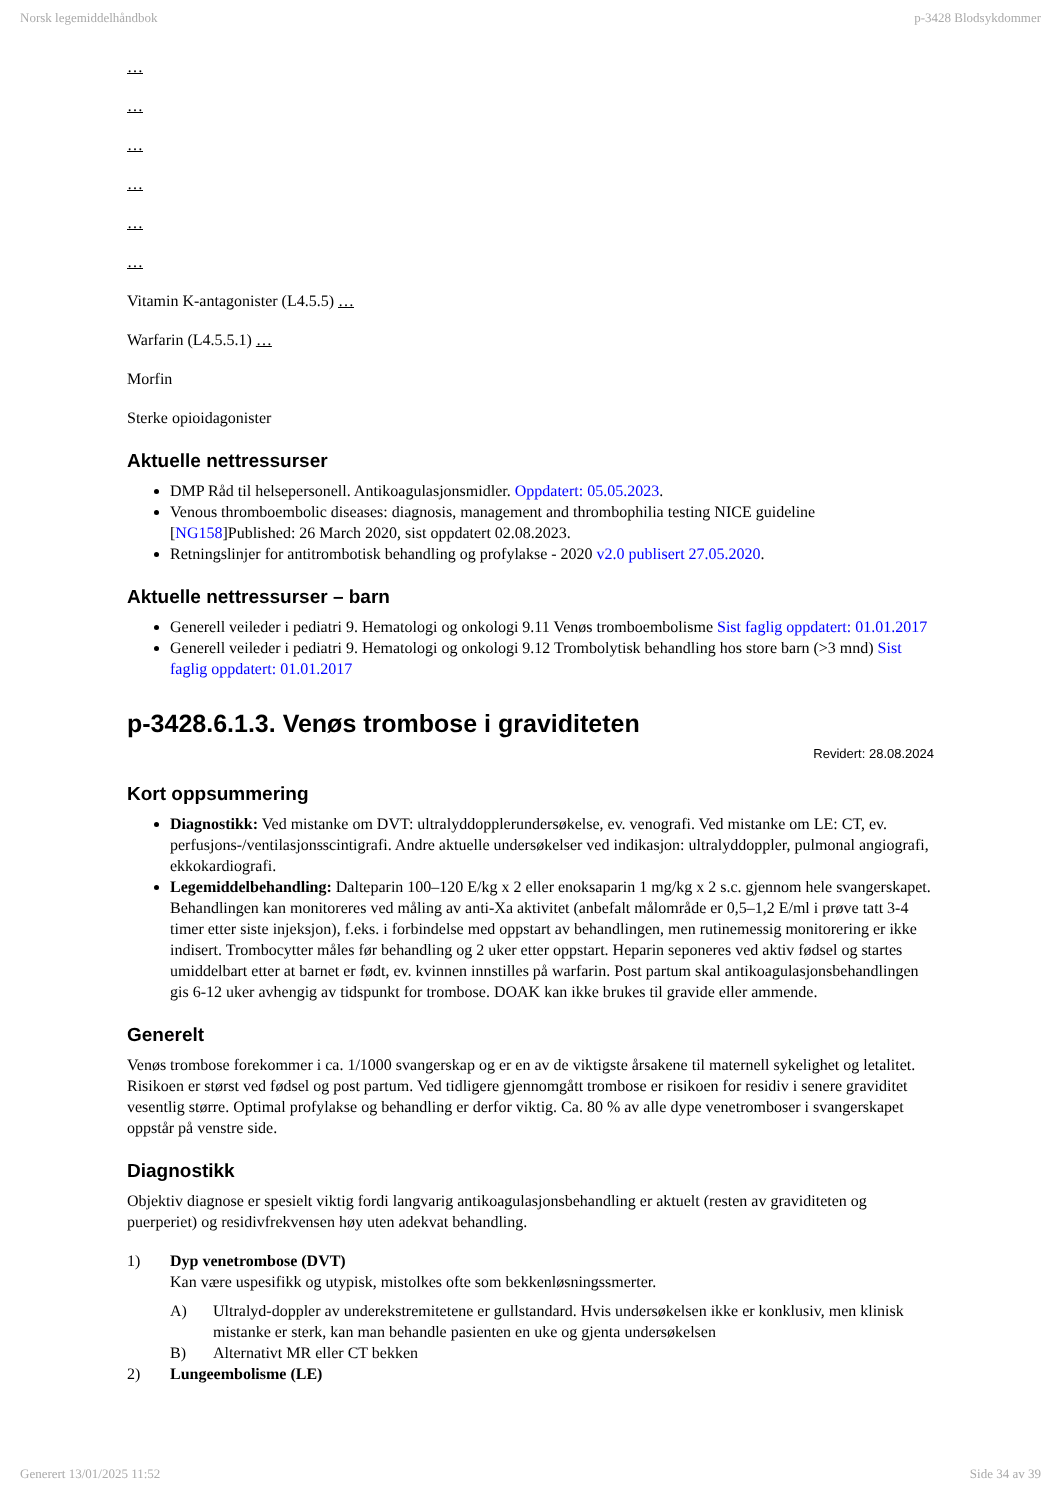Norsk legemiddelhåndbok p-3428 Blodsykdommer
…
…
…
…
…
…
Vitamin K-antagonister (L4.5.5) …
Warfarin (L4.5.5.1) …
Morfin
Sterke opioidagonister
Aktuelle nettressurser
DMP Råd til helsepersonell. Antikoagulasjonsmidler. Oppdatert: 05.05.2023.
Venous thromboembolic diseases: diagnosis, management and thrombophilia testing NICE guideline [NG158]Published: 26 March 2020, sist oppdatert 02.08.2023.
Retningslinjer for antitrombotisk behandling og profylakse - 2020 v2.0 publisert 27.05.2020.
Aktuelle nettressurser – barn
Generell veileder i pediatri 9. Hematologi og onkologi 9.11 Venøs tromboembolisme Sist faglig oppdatert: 01.01.2017
Generell veileder i pediatri 9. Hematologi og onkologi 9.12 Trombolytisk behandling hos store barn (>3 mnd) Sist faglig oppdatert: 01.01.2017
p-3428.6.1.3. Venøs trombose i graviditeten
Revidert: 28.08.2024
Kort oppsummering
Diagnostikk: Ved mistanke om DVT: ultralyddopplerundersøkelse, ev. venografi. Ved mistanke om LE: CT, ev. perfusjons-/ventilasjonsscintigrafi. Andre aktuelle undersøkelser ved indikasjon: ultralyddoppler, pulmonal angiografi, ekkokardiografi.
Legemiddelbehandling: Dalteparin 100–120 E/kg x 2 eller enoksaparin 1 mg/kg x 2 s.c. gjennom hele svangerskapet. Behandlingen kan monitoreres ved måling av anti-Xa aktivitet (anbefalt målområde er 0,5–1,2 E/ml i prøve tatt 3-4 timer etter siste injeksjon), f.eks. i forbindelse med oppstart av behandlingen, men rutinemessig monitorering er ikke indisert. Trombocytter måles før behandling og 2 uker etter oppstart. Heparin seponeres ved aktiv fødsel og startes umiddelbart etter at barnet er født, ev. kvinnen innstilles på warfarin. Post partum skal antikoagulasjonsbehandlingen gis 6-12 uker avhengig av tidspunkt for trombose. DOAK kan ikke brukes til gravide eller ammende.
Generelt
Venøs trombose forekommer i ca. 1/1000 svangerskap og er en av de viktigste årsakene til maternell sykelighet og letalitet. Risikoen er størst ved fødsel og post partum. Ved tidligere gjennomgått trombose er risikoen for residiv i senere graviditet vesentlig større. Optimal profylakse og behandling er derfor viktig. Ca. 80 % av alle dype venetromboser i svangerskapet oppstår på venstre side.
Diagnostikk
Objektiv diagnose er spesielt viktig fordi langvarig antikoagulasjonsbehandling er aktuelt (resten av graviditeten og puerperiet) og residivfrekvensen høy uten adekvat behandling.
1) Dyp venetrombose (DVT)
Kan være uspesifikk og utypisk, mistolkes ofte som bekkenløsningssmerter.
A) Ultralyd-doppler av underekstremitetene er gullstandard. Hvis undersøkelsen ikke er konklusiv, men klinisk mistanke er sterk, kan man behandle pasienten en uke og gjenta undersøkelsen
B) Alternativt MR eller CT bekken
2) Lungeembolisme (LE)
Generert 13/01/2025 11:52 Side 34 av 39